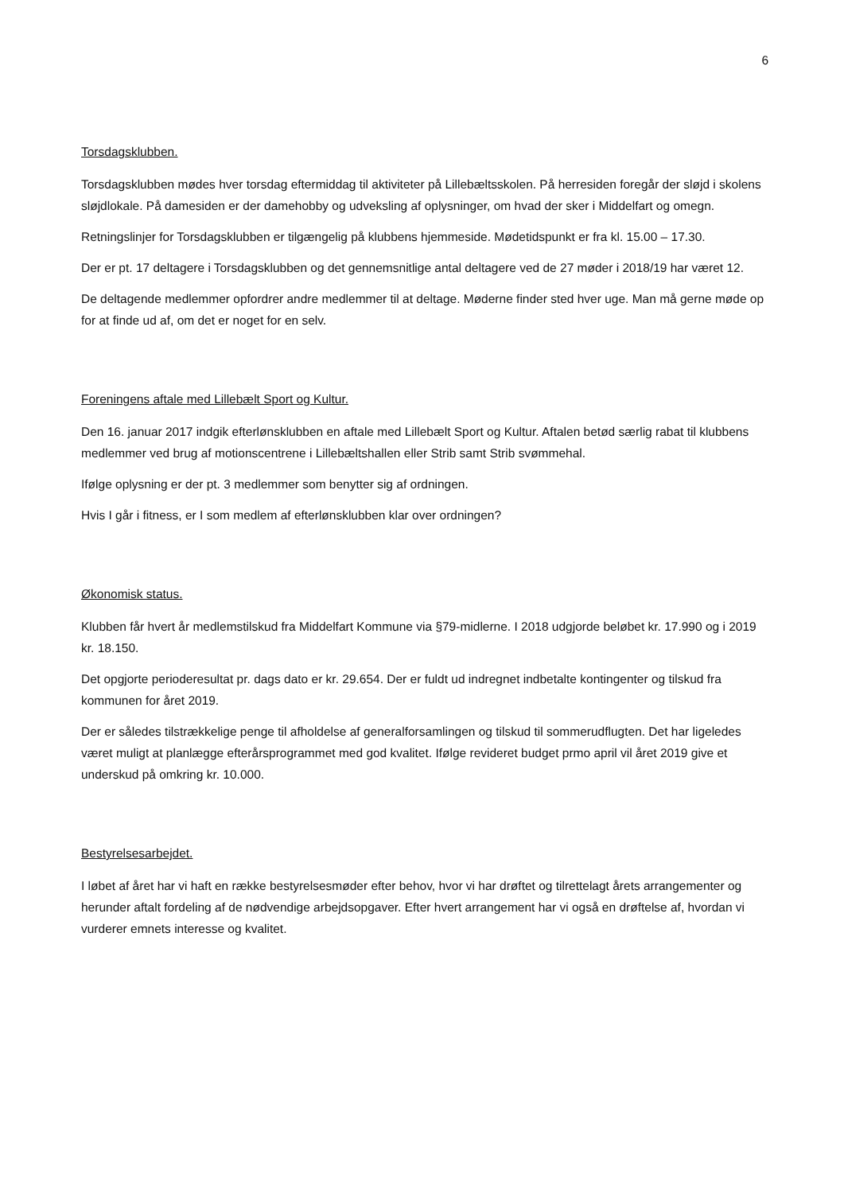6
Torsdagsklubben.
Torsdagsklubben mødes hver torsdag eftermiddag til aktiviteter på Lillebæltsskolen. På herresiden foregår der sløjd i skolens sløjdlokale. På damesiden er der damehobby og udveksling af oplysninger, om hvad der sker i Middelfart og omegn.
Retningslinjer for Torsdagsklubben er tilgængelig på klubbens hjemmeside. Mødetidspunkt er fra kl. 15.00 – 17.30.
Der er pt. 17 deltagere i Torsdagsklubben og det gennemsnitlige antal deltagere ved de 27 møder i 2018/19 har været 12.
De deltagende medlemmer opfordrer andre medlemmer til at deltage. Møderne finder sted hver uge. Man må gerne møde op for at finde ud af, om det er noget for en selv.
Foreningens aftale med Lillebælt Sport og Kultur.
Den 16. januar 2017 indgik efterlønsklubben en aftale med Lillebælt Sport og Kultur. Aftalen betød særlig rabat til klubbens medlemmer ved brug af motionscentrene i Lillebæltshallen eller Strib samt Strib svømmehal.
Ifølge oplysning er der pt. 3 medlemmer som benytter sig af ordningen.
Hvis I går i fitness, er I som medlem af efterlønsklubben klar over ordningen?
Økonomisk status.
Klubben får hvert år medlemstilskud fra Middelfart Kommune via §79-midlerne. I 2018 udgjorde beløbet kr. 17.990 og i 2019 kr. 18.150.
Det opgjorte perioderesultat pr. dags dato er kr. 29.654. Der er fuldt ud indregnet indbetalte kontingenter og tilskud fra kommunen for året 2019.
Der er således tilstrækkelige penge til afholdelse af generalforsamlingen og tilskud til sommerudflugten. Det har ligeledes været muligt at planlægge efterårsprogrammet med god kvalitet. Ifølge revideret budget prmo april vil året 2019 give et underskud på omkring kr. 10.000.
Bestyrelsesarbejdet.
I løbet af året har vi haft en række bestyrelsesmøder efter behov, hvor vi har drøftet og tilrettelagt årets arrangementer og herunder aftalt fordeling af de nødvendige arbejdsopgaver. Efter hvert arrangement har vi også en drøftelse af, hvordan vi vurderer emnets interesse og kvalitet.